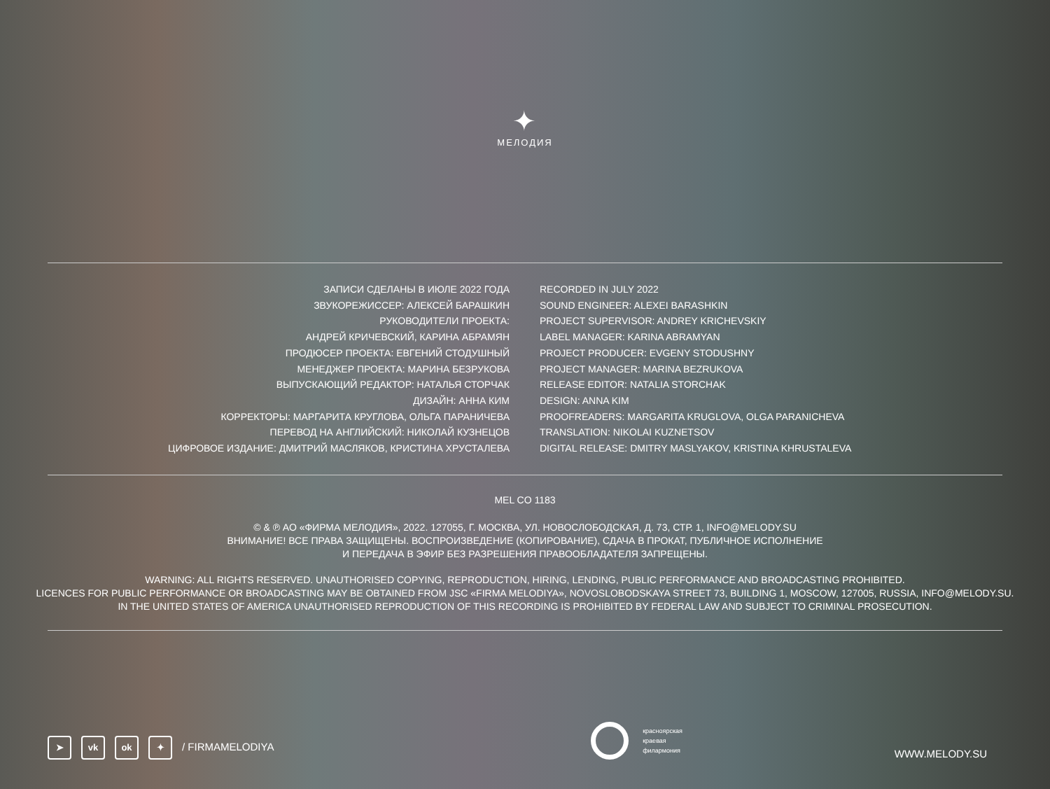✦
МЕЛОДИЯ
ЗАПИСИ СДЕЛАНЫ В ИЮЛЕ 2022 ГОДА
ЗВУКОРЕЖИССЕР: АЛЕКСЕЙ БАРАШКИН
РУКОВОДИТЕЛИ ПРОЕКТА:
АНДРЕЙ КРИЧЕВСКИЙ, КАРИНА АБРАМЯН
ПРОДЮСЕР ПРОЕКТА: ЕВГЕНИЙ СТОДУШНЫЙ
МЕНЕДЖЕР ПРОЕКТА: МАРИНА БЕЗРУКОВА
ВЫПУСКАЮЩИЙ РЕДАКТОР: НАТАЛЬЯ СТОРЧАК
ДИЗАЙН: АННА КИМ
КОРРЕКТОРЫ: МАРГАРИТА КРУГЛОВА, ОЛЬГА ПАРАНИЧЕВА
ПЕРЕВОД НА АНГЛИЙСКИЙ: НИКОЛАЙ КУЗНЕЦОВ
ЦИФРОВОЕ ИЗДАНИЕ: ДМИТРИЙ МАСЛЯКОВ, КРИСТИНА ХРУСТАЛЕВА
RECORDED IN JULY 2022
SOUND ENGINEER: ALEXEI BARASHKIN
PROJECT SUPERVISOR: ANDREY KRICHEVSKIY
LABEL MANAGER: KARINA ABRAMYAN
PROJECT PRODUCER: EVGENY STODUSHNY
PROJECT MANAGER: MARINA BEZRUKOVA
RELEASE EDITOR: NATALIA STORCHAK
DESIGN: ANNA KIM
PROOFREADERS: MARGARITA KRUGLOVA, OLGA PARANICHEVA
TRANSLATION: NIKOLAI KUZNETSOV
DIGITAL RELEASE: DMITRY MASLYAKOV, KRISTINA KHRUSTALEVA
MEL CO 1183
© & ℗ АО «ФИРМА МЕЛОДИЯ», 2022. 127055, Г. МОСКВА, УЛ. НОВОСЛОБОДСКАЯ, Д. 73, СТР. 1, INFO@MELODY.SU
ВНИМАНИЕ! ВСЕ ПРАВА ЗАЩИЩЕНЫ. ВОСПРОИЗВЕДЕНИЕ (КОПИРОВАНИЕ), СДАЧА В ПРОКАТ, ПУБЛИЧНОЕ ИСПОЛНЕНИЕ
И ПЕРЕДАЧА В ЭФИР БЕЗ РАЗРЕШЕНИЯ ПРАВООБЛАДАТЕЛЯ ЗАПРЕЩЕНЫ.
WARNING: ALL RIGHTS RESERVED. UNAUTHORISED COPYING, REPRODUCTION, HIRING, LENDING, PUBLIC PERFORMANCE AND BROADCASTING PROHIBITED.
LICENCES FOR PUBLIC PERFORMANCE OR BROADCASTING MAY BE OBTAINED FROM JSC «FIRMA MELODIYA», NOVOSLOBODSKAYA STREET 73, BUILDING 1, MOSCOW, 127005, RUSSIA, INFO@MELODY.SU.
IN THE UNITED STATES OF AMERICA UNAUTHORISED REPRODUCTION OF THIS RECORDING IS PROHIBITED BY FEDERAL LAW AND SUBJECT TO CRIMINAL PROSECUTION.
➤ vk ok ✦ / FIRMAMELODIYA
красноярская
краевая
филармония
WWW.MELODY.SU